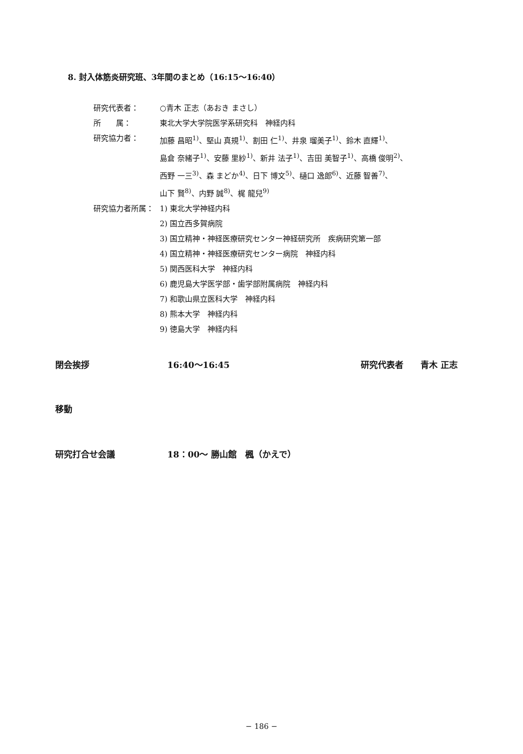8. 封入体筋炎研究班、3年間のまとめ（16:15〜16:40）
研究代表者： ○青木 正志（あおき まさし）
所　　属： 東北大学大学院医学系研究科　神経内科
研究協力者： 加藤 昌昭<sup>1)</sup>、堅山 真規<sup>1)</sup>、割田 仁<sup>1)</sup>、井泉 瑠美子<sup>1)</sup>、鈴木 直輝<sup>1)</sup>、
島倉 奈緒子<sup>1)</sup>、安藤 里紗<sup>1)</sup>、新井 法子<sup>1)</sup>、吉田 美智子<sup>1)</sup>、高橋 俊明<sup>2)</sup>、
西野 一三<sup>3)</sup>、森 まどか<sup>4)</sup>、日下 博文<sup>5)</sup>、樋口 逸郎<sup>6)</sup>、近藤 智善<sup>7)</sup>、
山下 賢<sup>8)</sup>、内野 誠<sup>8)</sup>、梶 龍兒<sup>9)</sup>
研究協力者所属：
1) 東北大学神経内科
2) 国立西多賀病院
3) 国立精神・神経医療研究センター神経研究所　疾病研究第一部
4) 国立精神・神経医療研究センター病院　神経内科
5) 関西医科大学　神経内科
6) 鹿児島大学医学部・歯学部附属病院　神経内科
7) 和歌山県立医科大学　神経内科
8) 熊本大学　神経内科
9) 徳島大学　神経内科
閉会挨拶 16:40〜16:45 研究代表者　　青木 正志
移動
研究打合せ会議 18：00〜 勝山館　楓（かえで）
− 186 −